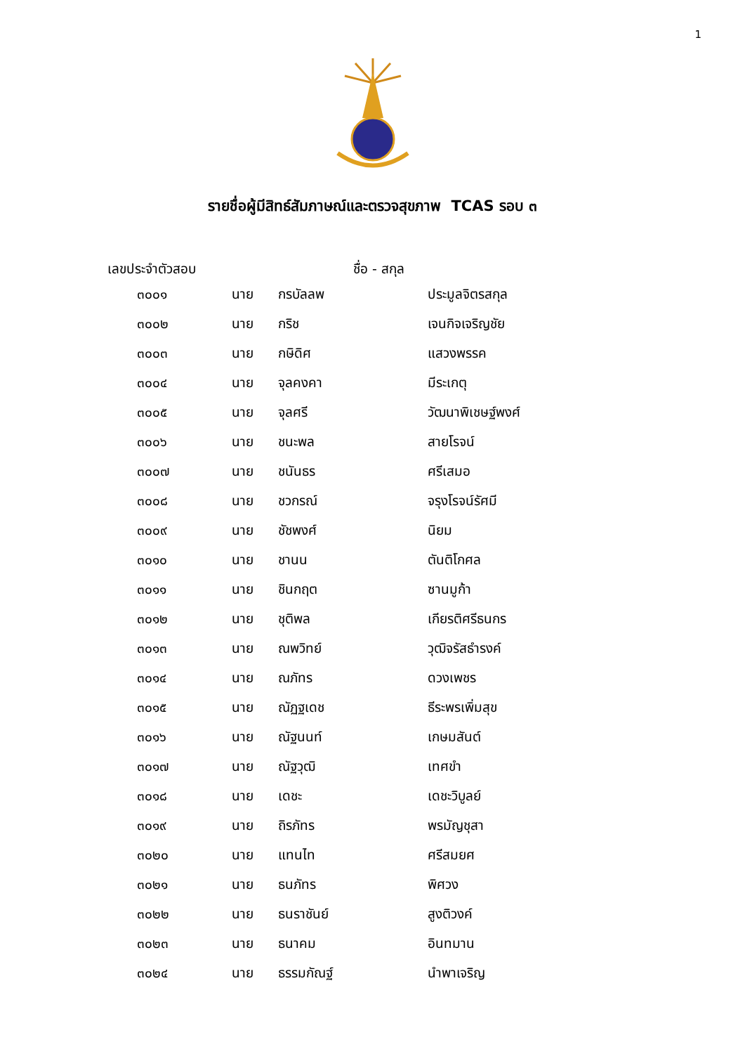1
รายชื่อผู้มีสิทธ์สัมภาษณ์และตรวจสุขภาพ TCAS รอบ ๓
เลขประจำตัวสอบ ชื่อ - สกุล
| ๓๐๐๑ | นาย | กรบัลลพ | ประมูลจิตรสกุล |
| ๓๐๐๒ | นาย | กริช | เจนกิจเจริญชัย |
| ๓๐๐๓ | นาย | กษิดิศ | แสวงพรรค |
| ๓๐๐๔ | นาย | จุลคงคา | มีระเกตุ |
| ๓๐๐๕ | นาย | จุลศรี | วัฒนาพิเชษฐ์พงศ์ |
| ๓๐๐๖ | นาย | ชนะพล | สายโรจน์ |
| ๓๐๐๗ | นาย | ชนันธร | ศรีเสมอ |
| ๓๐๐๘ | นาย | ชวกรณ์ | จรุงโรจน์รัศมี |
| ๓๐๐๙ | นาย | ชัชพงศ์ | นิยม |
| ๓๐๑๐ | นาย | ชานน | ตันติโกศล |
| ๓๐๑๑ | นาย | ชินกฤต | ซานมูก้า |
| ๓๐๑๒ | นาย | ชุติพล | เกียรติศรีธนกร |
| ๓๐๑๓ | นาย | ณพวิทย์ | วุฒิจรัสธำรงค์ |
| ๓๐๑๔ | นาย | ณภัทร | ดวงเพชร |
| ๓๐๑๕ | นาย | ณัฏฐเดช | ธีระพรเพิ่มสุข |
| ๓๐๑๖ | นาย | ณัฐนนท์ | เกษมสันต์ |
| ๓๐๑๗ | นาย | ณัฐวุฒิ | เทศขำ |
| ๓๐๑๘ | นาย | เดชะ | เดชะวิบูลย์ |
| ๓๐๑๙ | นาย | ถิรภัทร | พรมัญชุสา |
| ๓๐๒๐ | นาย | แทนไท | ศรีสมยศ |
| ๓๐๒๑ | นาย | ธนภัทร | พิศวง |
| ๓๐๒๒ | นาย | ธนราชันย์ | สูงติวงค์ |
| ๓๐๒๓ | นาย | ธนาคม | อินทมาน |
| ๓๐๒๔ | นาย | ธรรมกัณฐ์ | นำพาเจริญ |